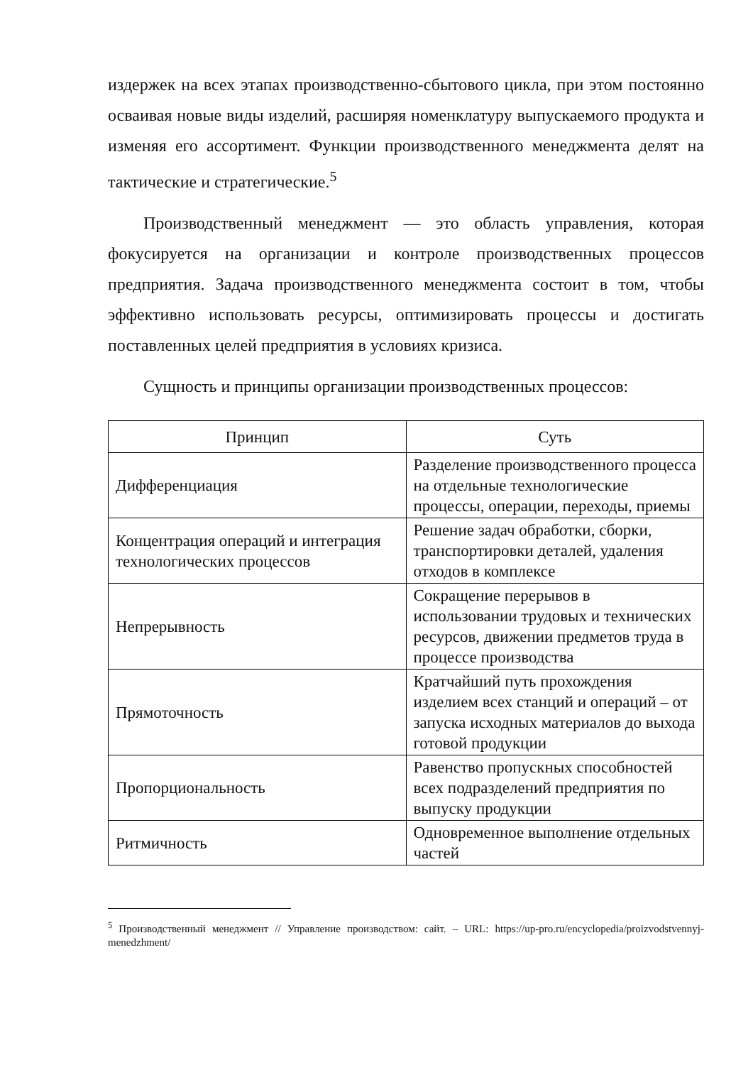издержек на всех этапах производственно-сбытового цикла, при этом постоянно осваивая новые виды изделий, расширяя номенклатуру выпускаемого продукта и изменяя его ассортимент. Функции производственного менеджмента делят на тактические и стратегические.<sup>5</sup>
Производственный менеджмент — это область управления, которая фокусируется на организации и контроле производственных процессов предприятия. Задача производственного менеджмента состоит в том, чтобы эффективно использовать ресурсы, оптимизировать процессы и достигать поставленных целей предприятия в условиях кризиса.
Сущность и принципы организации производственных процессов:
| Принцип | Суть |
| --- | --- |
| Дифференциация | Разделение производственного процесса на отдельные технологические процессы, операции, переходы, приемы |
| Концентрация операций и интеграция технологических процессов | Решение задач обработки, сборки, транспортировки деталей, удаления отходов в комплексе |
| Непрерывность | Сокращение перерывов в использовании трудовых и технических ресурсов, движении предметов труда в процессе производства |
| Прямоточность | Кратчайший путь прохождения изделием всех станций и операций – от запуска исходных материалов до выхода готовой продукции |
| Пропорциональность | Равенство пропускных способностей всех подразделений предприятия по выпуску продукции |
| Ритмичность | Одновременное выполнение отдельных частей |
<sup>5</sup> Производственный менеджмент // Управление производством: сайт. – URL: https://up-pro.ru/encyclopedia/proizvodstvennyj-menedzhment/